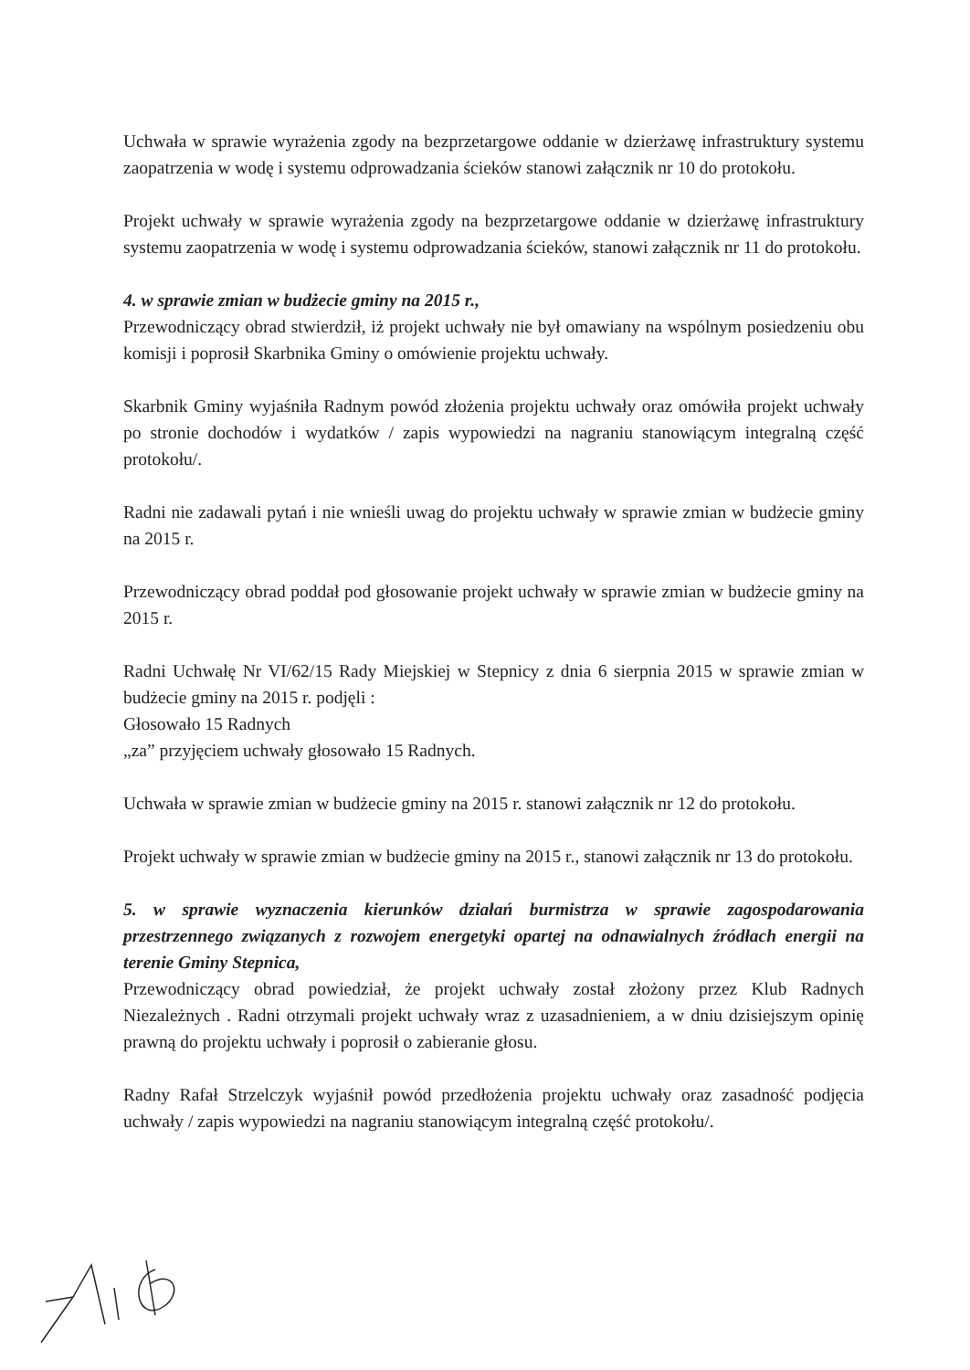Uchwała w sprawie wyrażenia zgody na bezprzetargowe oddanie w dzierżawę infrastruktury systemu zaopatrzenia w wodę i systemu odprowadzania ścieków stanowi załącznik nr 10 do protokołu.
Projekt uchwały w sprawie wyrażenia zgody na bezprzetargowe oddanie w dzierżawę infrastruktury systemu zaopatrzenia w wodę i systemu odprowadzania ścieków, stanowi załącznik nr 11 do protokołu.
4. w sprawie zmian w budżecie gminy na 2015 r.,
Przewodniczący obrad stwierdził, iż projekt uchwały nie był omawiany na wspólnym posiedzeniu obu komisji i poprosił Skarbnika Gminy o omówienie projektu uchwały.
Skarbnik Gminy wyjaśniła Radnym powód złożenia projektu uchwały oraz omówiła projekt uchwały po stronie dochodów i wydatków / zapis wypowiedzi na nagraniu stanowiącym integralną część protokołu/.
Radni nie zadawali pytań i nie wnieśli uwag do projektu uchwały w sprawie zmian w budżecie gminy na 2015 r.
Przewodniczący obrad poddał pod głosowanie projekt uchwały w sprawie zmian w budżecie gminy na 2015 r.
Radni Uchwałę Nr VI/62/15 Rady Miejskiej w Stepnicy z dnia 6 sierpnia 2015 w sprawie zmian w budżecie gminy na 2015 r. podjęli :
Głosowało 15 Radnych
„za” przyjęciem uchwały głosowało 15 Radnych.
Uchwała w sprawie zmian w budżecie gminy na 2015 r. stanowi załącznik nr 12 do protokołu.
Projekt uchwały w sprawie zmian w budżecie gminy na 2015 r., stanowi załącznik nr 13 do protokołu.
5. w sprawie wyznaczenia kierunków działań burmistrza w sprawie zagospodarowania przestrzennego związanych z rozwojem energetyki opartej na odnawialnych źródłach energii na terenie Gminy Stepnica,
Przewodniczący obrad powiedział, że projekt uchwały został złożony przez Klub Radnych Niezależnych . Radni otrzymali projekt uchwały wraz z uzasadnieniem, a w dniu dzisiejszym opinię prawną do projektu uchwały i poprosił o zabieranie głosu.
Radny Rafał Strzelczyk wyjaśnił powód przedłożenia projektu uchwały oraz zasadność podjęcia uchwały / zapis wypowiedzi na nagraniu stanowiącym integralną część protokołu/.